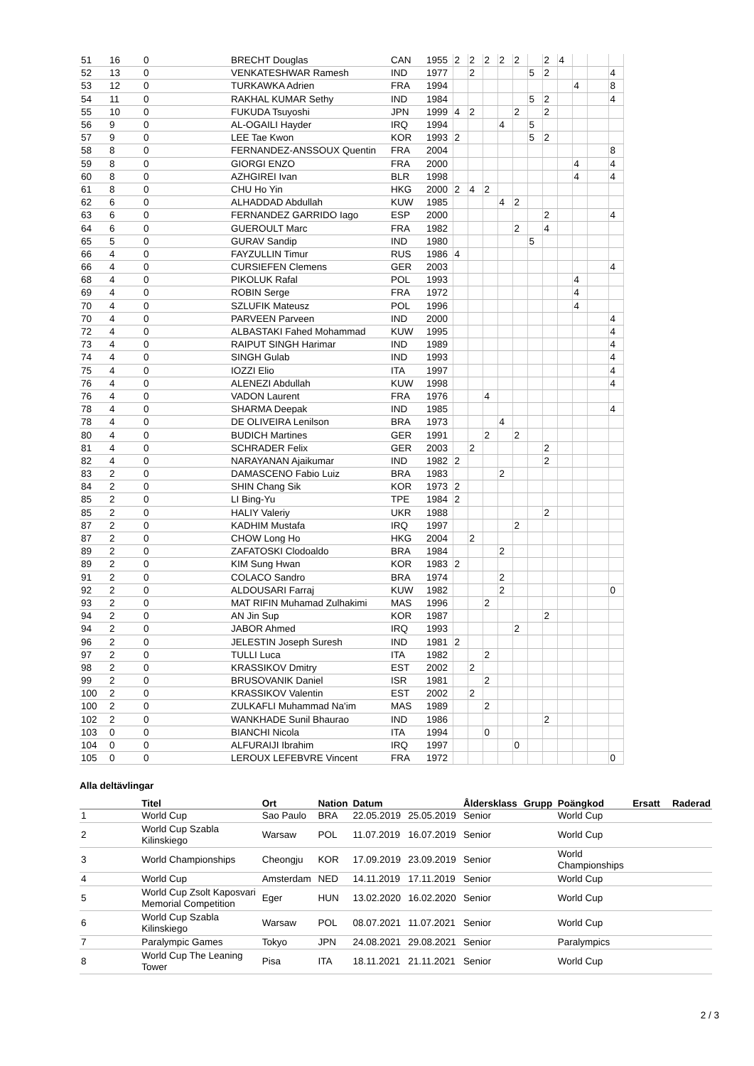| 51 | 16 | 0 | BRECHT Douglas | CAN | 1955 | 2 | 2 | 2 | 2 | 2 | | 2 | 4 | | | |
| 52 | 13 | 0 | VENKATESHWAR Ramesh | IND | 1977 | | 2 | | | | 5 | 2 | | | | 4 |
| 53 | 12 | 0 | TURKAWKA Adrien | FRA | 1994 | | | | | | | | | 4 | | 8 |
| 54 | 11 | 0 | RAKHAL KUMAR Sethy | IND | 1984 | | | | | | 5 | 2 | | | | 4 |
| 55 | 10 | 0 | FUKUDA Tsuyoshi | JPN | 1999 | 4 | 2 | | | 2 | | 2 | | | | |
| 56 | 9 | 0 | AL-OGAILI Hayder | IRQ | 1994 | | | | 4 | | 5 | | | | | |
| 57 | 9 | 0 | LEE Tae Kwon | KOR | 1993 | 2 | | | | | 5 | 2 | | | | |
| 58 | 8 | 0 | FERNANDEZ-ANSSOUX Quentin | FRA | 2004 | | | | | | | | | | | 8 |
| 59 | 8 | 0 | GIORGI ENZO | FRA | 2000 | | | | | | | | | 4 | | 4 |
| 60 | 8 | 0 | AZHGIREI Ivan | BLR | 1998 | | | | | | | | | 4 | | 4 |
| 61 | 8 | 0 | CHU Ho Yin | HKG | 2000 | 2 | 4 | 2 | | | | | | | | |
| 62 | 6 | 0 | ALHADDAD Abdullah | KUW | 1985 | | | | 4 | 2 | | | | | | |
| 63 | 6 | 0 | FERNANDEZ GARRIDO Iago | ESP | 2000 | | | | | | | 2 | | | | 4 |
| 64 | 6 | 0 | GUEROULT Marc | FRA | 1982 | | | | | 2 | | 4 | | | | |
| 65 | 5 | 0 | GURAV Sandip | IND | 1980 | | | | | | 5 | | | | | |
| 66 | 4 | 0 | FAYZULLIN Timur | RUS | 1986 | 4 | | | | | | | | | | |
| 66 | 4 | 0 | CURSIEFEN Clemens | GER | 2003 | | | | | | | | | | | 4 |
| 68 | 4 | 0 | PIKOLUK Rafal | POL | 1993 | | | | | | | | | 4 | | |
| 69 | 4 | 0 | ROBIN Serge | FRA | 1972 | | | | | | | | | 4 | | |
| 70 | 4 | 0 | SZLUFIK Mateusz | POL | 1996 | | | | | | | | | 4 | | |
| 70 | 4 | 0 | PARVEEN Parveen | IND | 2000 | | | | | | | | | | | 4 |
| 72 | 4 | 0 | ALBASTAKI Fahed Mohammad | KUW | 1995 | | | | | | | | | | | 4 |
| 73 | 4 | 0 | RAIPUT SINGH Harimar | IND | 1989 | | | | | | | | | | | 4 |
| 74 | 4 | 0 | SINGH Gulab | IND | 1993 | | | | | | | | | | | 4 |
| 75 | 4 | 0 | IOZZI Elio | ITA | 1997 | | | | | | | | | | | 4 |
| 76 | 4 | 0 | ALENEZI Abdullah | KUW | 1998 | | | | | | | | | | | 4 |
| 76 | 4 | 0 | VADON Laurent | FRA | 1976 | | | 4 | | | | | | | | |
| 78 | 4 | 0 | SHARMA Deepak | IND | 1985 | | | | | | | | | | | 4 |
| 78 | 4 | 0 | DE OLIVEIRA Lenilson | BRA | 1973 | | | | 4 | | | | | | | |
| 80 | 4 | 0 | BUDICH Martines | GER | 1991 | | | 2 | | 2 | | | | | | |
| 81 | 4 | 0 | SCHRADER Felix | GER | 2003 | | 2 | | | | | 2 | | | | |
| 82 | 4 | 0 | NARAYANAN Ajaikumar | IND | 1982 | 2 | | | | | | 2 | | | | |
| 83 | 2 | 0 | DAMASCENO Fabio Luiz | BRA | 1983 | | | | 2 | | | | | | | |
| 84 | 2 | 0 | SHIN Chang Sik | KOR | 1973 | 2 | | | | | | | | | | |
| 85 | 2 | 0 | LI Bing-Yu | TPE | 1984 | 2 | | | | | | | | | | |
| 85 | 2 | 0 | HALIY Valeriy | UKR | 1988 | | | | | | | 2 | | | | |
| 87 | 2 | 0 | KADHIM Mustafa | IRQ | 1997 | | | | | 2 | | | | | | |
| 87 | 2 | 0 | CHOW Long Ho | HKG | 2004 | | 2 | | | | | | | | | |
| 89 | 2 | 0 | ZAFATOSKI Clodoaldo | BRA | 1984 | | | | 2 | | | | | | | |
| 89 | 2 | 0 | KIM Sung Hwan | KOR | 1983 | 2 | | | | | | | | | | |
| 91 | 2 | 0 | COLACO Sandro | BRA | 1974 | | | | 2 | | | | | | | |
| 92 | 2 | 0 | ALDOUSARI Farraj | KUW | 1982 | | | | 2 | | | | | | | 0 |
| 93 | 2 | 0 | MAT RIFIN Muhamad Zulhakimi | MAS | 1996 | | | 2 | | | | | | | | |
| 94 | 2 | 0 | AN Jin Sup | KOR | 1987 | | | | | | | 2 | | | | |
| 94 | 2 | 0 | JABOR Ahmed | IRQ | 1993 | | | | | 2 | | | | | | |
| 96 | 2 | 0 | JELESTIN Joseph Suresh | IND | 1981 | 2 | | | | | | | | | | |
| 97 | 2 | 0 | TULLI Luca | ITA | 1982 | | | 2 | | | | | | | | |
| 98 | 2 | 0 | KRASSIKOV Dmitry | EST | 2002 | | 2 | | | | | | | | | |
| 99 | 2 | 0 | BRUSOVANIK Daniel | ISR | 1981 | | | 2 | | | | | | | | |
| 100 | 2 | 0 | KRASSIKOV Valentin | EST | 2002 | | 2 | | | | | | | | | |
| 100 | 2 | 0 | ZULKAFLI Muhammad Na'im | MAS | 1989 | | | 2 | | | | | | | | |
| 102 | 2 | 0 | WANKHADE Sunil Bhaurao | IND | 1986 | | | | | | | 2 | | | | |
| 103 | 0 | 0 | BIANCHI Nicola | ITA | 1994 | | | 0 | | | | | | | | |
| 104 | 0 | 0 | ALFURAIJI Ibrahim | IRQ | 1997 | | | | | 0 | | | | | | |
| 105 | 0 | 0 | LEROUX LEFEBVRE Vincent | FRA | 1972 | | | | | | | | | | | 0 |
Alla deltävlingar
| | Titel | Ort | Nation | Datum | | Åldersklass | Grupp | Poängkod | Ersatt | Raderad |
| --- | --- | --- | --- | --- | --- | --- | --- | --- | --- | --- |
| 1 | World Cup | Sao Paulo | BRA | 22.05.2019 | 25.05.2019 | Senior | | World Cup | | |
| 2 | World Cup Szabla Kilinskiego | Warsaw | POL | 11.07.2019 | 16.07.2019 | Senior | | World Cup | | |
| 3 | World Championships | Cheongju | KOR | 17.09.2019 | 23.09.2019 | Senior | | World Championships | | |
| 4 | World Cup | Amsterdam | NED | 14.11.2019 | 17.11.2019 | Senior | | World Cup | | |
| 5 | World Cup Zsolt Kaposvari Memorial Competition | Eger | HUN | 13.02.2020 | 16.02.2020 | Senior | | World Cup | | |
| 6 | World Cup Szabla Kilinskiego | Warsaw | POL | 08.07.2021 | 11.07.2021 | Senior | | World Cup | | |
| 7 | Paralympic Games | Tokyo | JPN | 24.08.2021 | 29.08.2021 | Senior | | Paralympics | | |
| 8 | World Cup The Leaning Tower | Pisa | ITA | 18.11.2021 | 21.11.2021 | Senior | | World Cup | | |
2 / 3